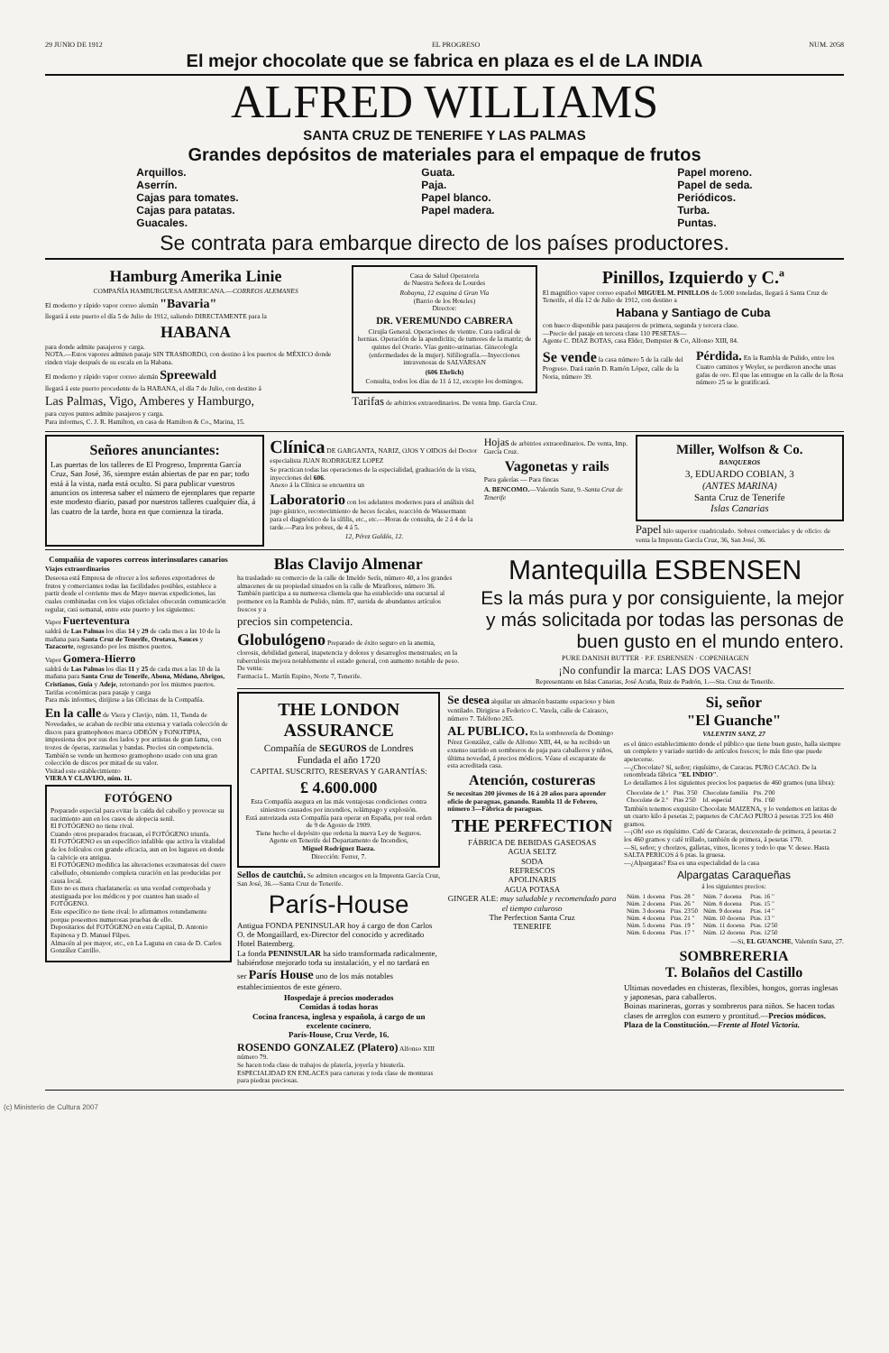29 JUNIO DE 1912 EL PROGRESO NUM. 2058
El mejor chocolate que se fabrica en plaza es el de LA INDIA
ALFRED WILLIAMS
SANTA CRUZ DE TENERIFE Y LAS PALMAS
Grandes depósitos de materiales para el empaque de frutos
Arquillos.
Aserrín.
Cajas para tomates.
Cajas para patatas.
Guacales.
Guata.
Paja.
Papel blanco.
Papel madera.
Papel moreno.
Papel de seda.
Periódicos.
Turba.
Puntas.
Se contrata para embarque directo de los países productores.
Hamburg Amerika Linie
COMPAÑÍA HAMBURGUESA AMERICANA.—CORREOS ALEMANES
El moderno y rápido vapor correo alemán "Bavaria"
llegará á este puerto el día 5 de Julio de 1912, saliendo DIRECTAMENTE para la
HABANA
para donde admite pasajeros y carga.
NOTA.—Estos vapores admiten pasaje SIN TRASBORDO, con destino á los puertos de MÉXICO donde rinden viaje después de su escala en la Habana.
El moderno y rápido vapor correo alemán Spreewald
llegará á este puerto procedente de la HABANA, el día 7 de Julio, con destino á
Las Palmas, Vigo, Amberes y Hamburgo,
para cuyos puntos admite pasajeros y carga.
Para informes, C. J. R. Hamilton, en casa de Hamilton & Co., Marina, 15.
Casa de Salud Operatoria
de Nuestra Señora de Lourdes
Robayna, 12 esquina á Gran Vía
(Barrio de los Hoteles)
Director:
DR. VEREMUNDO CABRERA
Cirujía General. Operaciones de vientre. Cura radical de hernias. Operación de la apendicitis; de tumores de la matriz; de quistes del Ovario. Vías genito-urinarias. Ginecología (enfermedades de la mujer). Sifiliografía.—Inyecciones intravenosas de SALVARSAN
(606 Ehrlich)
Consulta, todos los días de 11 á 12, excepto los domingos.
Tarifas de arbitrios extraordinarios. De venta Imp. García Cruz.
Pinillos, Izquierdo y C.ª
El magnífico vapor correo español MIGUEL M. PINILLOS de 5.000 toneladas, llegará á Santa Cruz de Tenerife, el día 12 de Julio de 1912, con destino a
Habana y Santiago de Cuba
con hueco disponible para pasajeros de primera, segunda y tercera clase.
—Precio del pasaje en tercera clase 110 PESETAS—
Agente C. DIAZ BOTAS, casa Elder, Dempster & Co, Alfonso XIII, 84.
Se vende la casa número 5 de la calle del Progreso. Dará razón D. Ramón López, calle de la Noria, número 39.
Pérdida. En la Rambla de Pulido, entre los Cuatro caminos y Weyler, se perdieron anoche unas gafas de oro. El que las entregue en la calle de la Rosa número 25 se le gratificará.
Señores anunciantes:
Las puertas de los talleres de El Progreso, Imprenta García Cruz, San José, 36, siempre están abiertas de par en par; todo está á la vista, nada está oculto. Si para publicar vuestros anuncios os interesa saber el número de ejemplares que reparte este modesto diario, pasad por nuestros talleres cualquier día, á las cuatro de la tarde, hora en que comienza la tirada.
Clínica DE GARGANTA, NARIZ, OJOS Y OIDOS del Doctor especialista JUAN RODRIGUEZ LOPEZ
Se practican todas las operaciones de la especialidad, graduación de la vista, inyecciones del 606.
Anexo á la Clínica se encuentra un
Laboratorio con los adelantos modernos para el análisis del jugo gástrico, reconocimiento de heces fecales, reacción de Wassermann para el diagnóstico de la sífilis, etc., etc.—Horas de consulta, de 2 á 4 de la tarde.—Para los pobres, de 4 á 5.
12, Pérez Galdós, 12.
Hojas de arbitrios extraordinarios. De venta, Imp. García Cruz.
Vagonetas y rails
Para galerías — Para fincas
A. BENCOMO.—Valentín Sanz, 9.-Santa Cruz de Tenerife
Miller, Wolfson & Co.
BANQUEROS
3, EDUARDO COBIAN, 3
(ANTES MARINA)
Santa Cruz de Tenerife
Islas Canarias
Papel hilo superior cuadriculado. Sobres comerciales y de oficio: de venta la Imprenta García Cruz, 36, San José, 36.
Compañía de vapores correos interinsulares canarios
Viajes extraordinarios
Deseosa está Empresa de ofrecer a los señores exportadores de frutos y comerciantes todas las facilidades posibles, establece a partir desde el corriente mes de Mayo nuevas expediciones, las cuales combinadas con los viajes oficiales ofrecerán comunicación regular, casi semanal, entre este puerto y los siguientes:
Vapor Fuerteventura
saldrá de Las Palmas los días 14 y 29 de cada mes a las 10 de la mañana para Santa Cruz de Tenerife, Orotava, Sauces y Tazacorte, regresando por los mismos puertos.
Vapor Gomera-Hierro
saldrá de Las Palmas los días 11 y 25 de cada mes a las 10 de la mañana para Santa Cruz de Tenerife, Abona, Médano, Abrigos, Cristianos, Guía y Adeje, retornando por los mismos puertos.
Tarifas económicas para pasaje y carga
Para más informes, dirijirse a las Oficinas de la Compañía.
En la calle de Viera y Clavijo, núm. 11, Tienda de Novedades, se acaban de recibir una extensa y variada colección de discos para gramophonos marca ODEÓN y FONOTIPIA, impresiona dos por sus dos lados y por artistas de gran fama, con trozos de óperas, zarzuelas y bandas. Precios sin competencia. También se vende un hermoso gramophono usado con una gran colección de discos por mitad de su valor.
Visitad este establecimiento
VIERA Y CLAVIJO, núm. 11.
FOTÓGENO
Preparado especial para evitar la caída del cabello y provocar su nacimiento aun en los casos de alopecia senil.
El FOTÓGENO no tiene rival.
Cuando otros preparados fracasan, el FOTÓGENO triunfa.
El FOTÓGENO es un específico infalible que activa la vitalidad de los folículos con grande eficacia, aun en los lugares en donde la calvicie era antigua.
El FOTÓGENO modifica las alteraciones eczematosas del cuero cabelludo, obteniendo completa curación en las producidas por causa local.
Esto no es mera charlatanería: es una verdad comprobada y atestiguada por los médicos y por cuantos han usado el FOTÓGENO.
Este específico no tiene rival: lo afirmamos rotundamente porque poseemos numerosas pruebas de ello.
Depositarios del FOTÓGENO en esta Capital, D. Antonio Espinosa y D. Manuel Filpes.
Almacén al por mayor, etc., en La Laguna en casa de D. Carlos González Carrillo.
Blas Clavijo Almenar
ha trasladado su comercio de la calle de Imeldo Serís, número 40, a los grandes almacenes de su propiedad situados en la calle de Miraflores, número 36.
También participa a su numerosa clientela que ha establecido una sucursal al pormenor en la Rambla de Pulido, núm. 87, surtida de abundantes artículos frescos y a
precios sin competencia.
Globulógeno Preparado de éxito seguro en la anemia, clorosis, debilidad general, inapetencia y dolores y desarreglos menstruales; en la tuberculosis mejora notablemente el estado general, con aumento notable de peso. De venta:
Farmacia L. Martín Espino, Norte 7, Tenerife.
Mantequilla ESBENSEN
Es la más pura y por consiguiente, la mejor y más solicitada por todas las personas de buen gusto en el mundo entero.
PURE DANISH BUTTER · P.F. ESBENSEN · COPENHAGEN
¡No confundir la marca: LAS DOS VACAS!
Representante en Islas Canarias, José Acuña, Ruiz de Padrón, 1.—Sta. Cruz de Tenerife.
THE LONDON ASSURANCE
Compañía de SEGUROS de Londres
Fundada el año 1720
CAPITAL SUSCRITO, RESERVAS Y GARANTÍAS:
£ 4.600.000
Esta Compañía asegura en las más ventajosas condiciones contra siniestros causados por incendios, relámpago y explosión.
Está autorizada esta Compañía para operar en España, por real orden de 9 de Agosto de 1909.
Tiene hecho el depósito que ordena la nueva Ley de Seguros.
Agente en Tenerife del Departamento de Incendios,
Miguel Rodríguez Baeza.
Dirección: Ferrer, 7.
Sellos de cautchú. Se admiten encargos en la Imprenta García Cruz, San José, 36.—Santa Cruz de Tenerife.
París-House
Antigua FONDA PENINSULAR hoy á cargo de don Carlos O. de Mongaillard, ex-Director del conocido y acreditado Hotel Batemberg.
La fonda PENINSULAR ha sido transformada radicalmente, habiéndose mejorado toda su instalación, y el no tardará en ser París House uno de los más notables establecimientos de este género.
Hospedaje á precios moderados
Comidas á todas horas
Cocina francesa, inglesa y española, á cargo de un excelente cocinero.
París-House, Cruz Verde, 16.
ROSENDO GONZALEZ (Platero) Alfonso XIII número 79.
Se hacen toda clase de trabajos de platería, joyería y bisutería. ESPECIALIDAD EN ENLACES para carteras y toda clase de monturas para piedras preciosas.
Se desea alquilar un almacén bastante espacioso y bien ventilado. Dirigirse a Federico C. Varela, calle de Cairasco, número 7. Teléfono 265.
AL PUBLICO. En la sombrerería de Domingo Pérez González, calle de Alfonso XIII, 44, se ha recibido un extenso surtido en sombreros de paja para caballeros y niños, última novedad, á precios módicos. Véase el escaparate de esta acreditada casa.
Atención, costureras
Se necesitan 200 jóvenes de 16 á 20 años para aprender oficio de paraguas, ganando. Rambla 11 de Febrero, número 3—Fábrica de paraguas.
THE PERFECTION
FÁBRICA DE BEBIDAS GASEOSAS
AGUA SELTZ
SODA
REFRESCOS
APOLINARIS
AGUA POTASA
GINGER ALE: muy saludable y recomendado para el tiempo caluroso
The Perfection Santa Cruz
TENERIFE
Si, señor
"El Guanche"
VALENTIN SANZ, 27
es el único establecimiento donde el público que tiene buen gusto, halla siempre un completo y variado surtido de artículos frescos; lo más fino que puede apetecerse.
—¿Chocolate? Sí, señor; riquísimo, de Caracas. PURO CACAO. De la renombrada fábrica "EL INDIO".
Lo detallamos á los siguientes precios los paquetes de 460 gramos (una libra):
| Chocolate de 1.ª | Ptas. 3'50 | Chocolate familia | Pts. 2'00 |
| Chocolate de 2.ª | Ptas 2'50 | Id. especial | Pts. 1'60 |
También tenemos exquisito Chocolate MAIZENA, y lo vendemos en latitas de un cuarto kilo á pesetas 2; paquetes de CACAO PURO á pesetas 3'25 los 460 gramos.
—¡Oh! eso es riquísimo. Café de Caracas, descerezado de primera, á pesetas 2 los 460 gramos y café trillado, también de primera, á pesetas 1'70.
—Si, señor; y chorizos, galletas, vinos, licores y todo lo que V. desee. Hasta SALTA PERICOS á 6 ptas. la gruesa.
—¿Alpargatas? Esa es una especialidad de la casa
Alpargatas Caraqueñas
á los siguientes precios:
| Núm. 1 docena | Ptas. 28 " | Núm. 7 docena | Ptas. 16 " |
| Núm. 2 docena | Ptas. 26 " | Núm. 8 docena | Ptas. 15 " |
| Núm. 3 docena | Ptas. 23'50 | Núm. 9 docena | Ptas. 14 " |
| Núm. 4 docena | Ptas. 21 " | Núm. 10 docena | Ptas. 13 " |
| Núm. 5 docena | Ptas. 19 " | Núm. 11 docena | Ptas. 12'50 |
| Núm. 6 docena | Ptas. 17 " | Núm. 12 docena | Ptas. 12'50 |
—Si, EL GUANCHE, Valentín Sanz, 27.
SOMBRERERIA
T. Bolaños del Castillo
Ultimas novedades en chisteras, flexibles, hongos, gorras inglesas y japonesas, para caballeros.
Boinas marineras, gorras y sombreros para niños. Se hacen todas clases de arreglos con esmero y prontitud.—Precios módicos.
Plaza de la Constitución.—Frente al Hotel Victoria.
(c) Ministerio de Cultura 2007